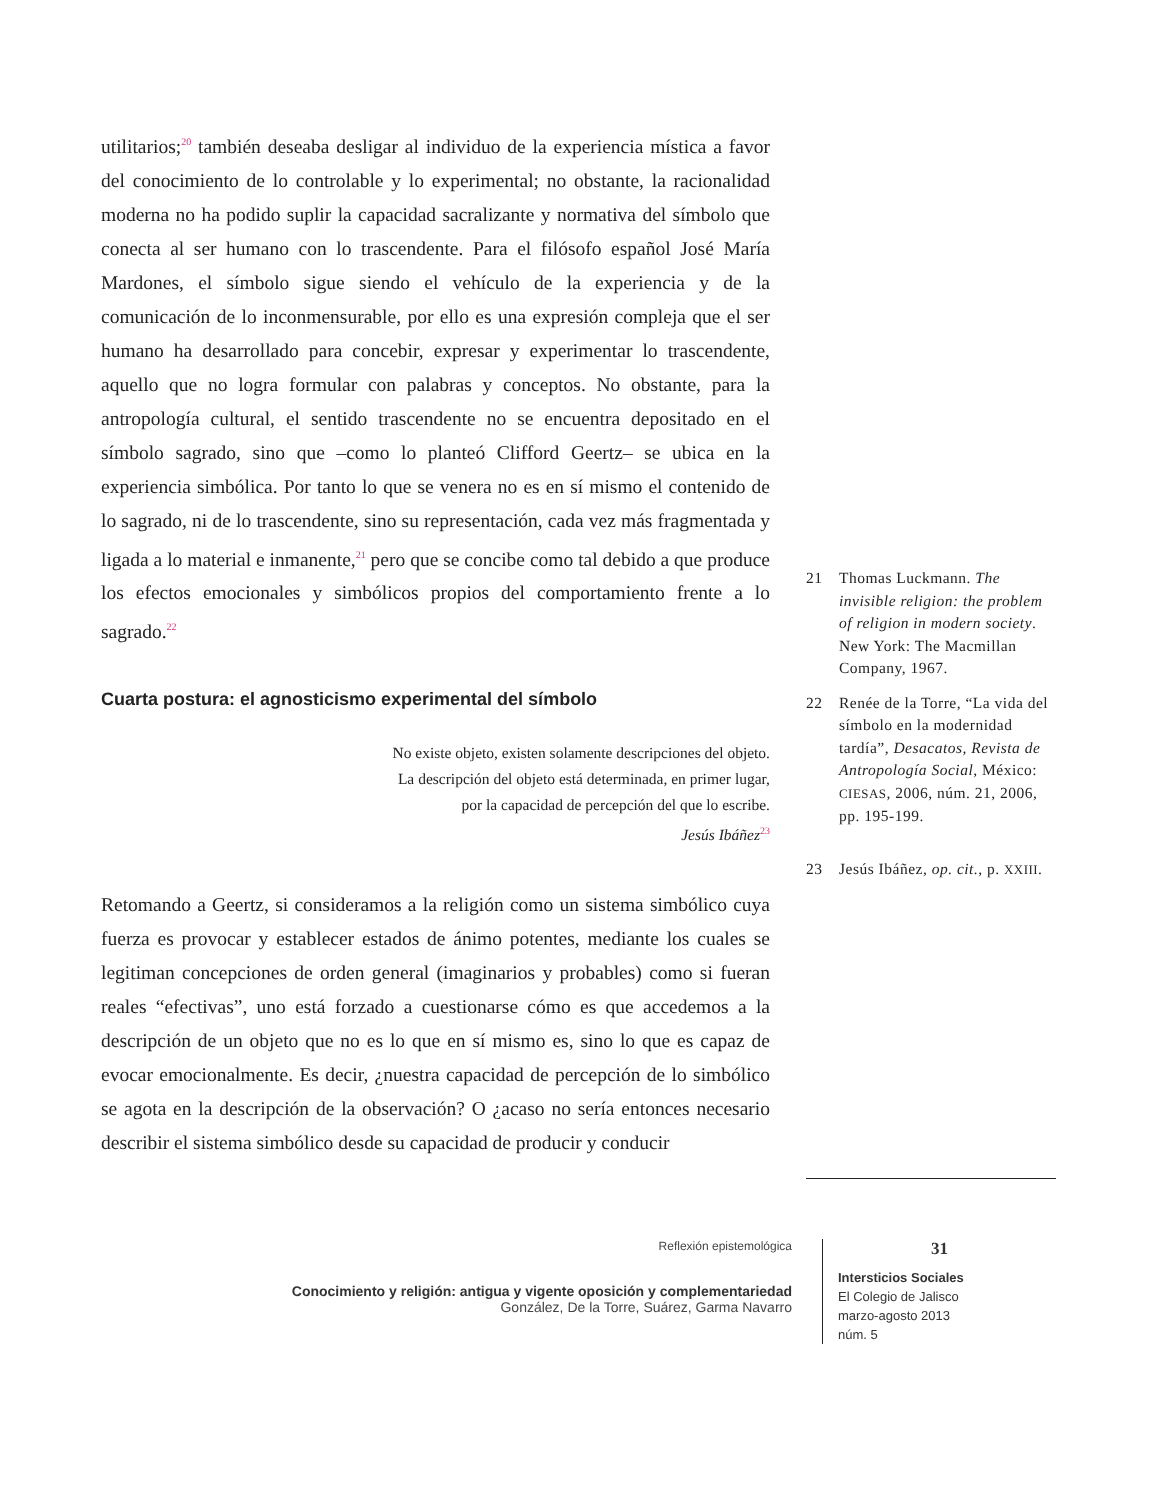utilitarios;<sup>20</sup> también deseaba desligar al individuo de la experiencia mística a favor del conocimiento de lo controlable y lo experimental; no obstante, la racionalidad moderna no ha podido suplir la capacidad sacralizante y normativa del símbolo que conecta al ser humano con lo trascendente. Para el filósofo español José María Mardones, el símbolo sigue siendo el vehículo de la experiencia y de la comunicación de lo inconmensurable, por ello es una expresión compleja que el ser humano ha desarrollado para concebir, expresar y experimentar lo trascendente, aquello que no logra formular con palabras y conceptos. No obstante, para la antropología cultural, el sentido trascendente no se encuentra depositado en el símbolo sagrado, sino que –como lo planteó Clifford Geertz– se ubica en la experiencia simbólica. Por tanto lo que se venera no es en sí mismo el contenido de lo sagrado, ni de lo trascendente, sino su representación, cada vez más fragmentada y ligada a lo material e inmanente,<sup>21</sup> pero que se concibe como tal debido a que produce los efectos emocionales y simbólicos propios del comportamiento frente a lo sagrado.<sup>22</sup>
Cuarta postura: el agnosticismo experimental del símbolo
No existe objeto, existen solamente descripciones del objeto.
La descripción del objeto está determinada, en primer lugar,
por la capacidad de percepción del que lo escribe.
Jesús Ibáñez<sup>23</sup>
Retomando a Geertz, si consideramos a la religión como un sistema simbólico cuya fuerza es provocar y establecer estados de ánimo potentes, mediante los cuales se legitiman concepciones de orden general (imaginarios y probables) como si fueran reales “efectivas”, uno está forzado a cuestionarse cómo es que accedemos a la descripción de un objeto que no es lo que en sí mismo es, sino lo que es capaz de evocar emocionalmente. Es decir, ¿nuestra capacidad de percepción de lo simbólico se agota en la descripción de la observación? O ¿acaso no sería entonces necesario describir el sistema simbólico desde su capacidad de producir y conducir
21 Thomas Luckmann. The invisible religion: the problem of religion in modern society. New York: The Macmillan Company, 1967.
22 Renée de la Torre, “La vida del símbolo en la modernidad tardía”, Desacatos, Revista de Antropología Social, México: CIESAS, 2006, núm. 21, 2006, pp. 195-199.
23 Jesús Ibáñez, op. cit., p. XXIII.
Reflexión epistemológica
Conocimiento y religión: antigua y vigente oposición y complementariedad
González, De la Torre, Suárez, Garma Navarro
31
Intersticios Sociales
El Colegio de Jalisco
marzo-agosto 2013
núm. 5